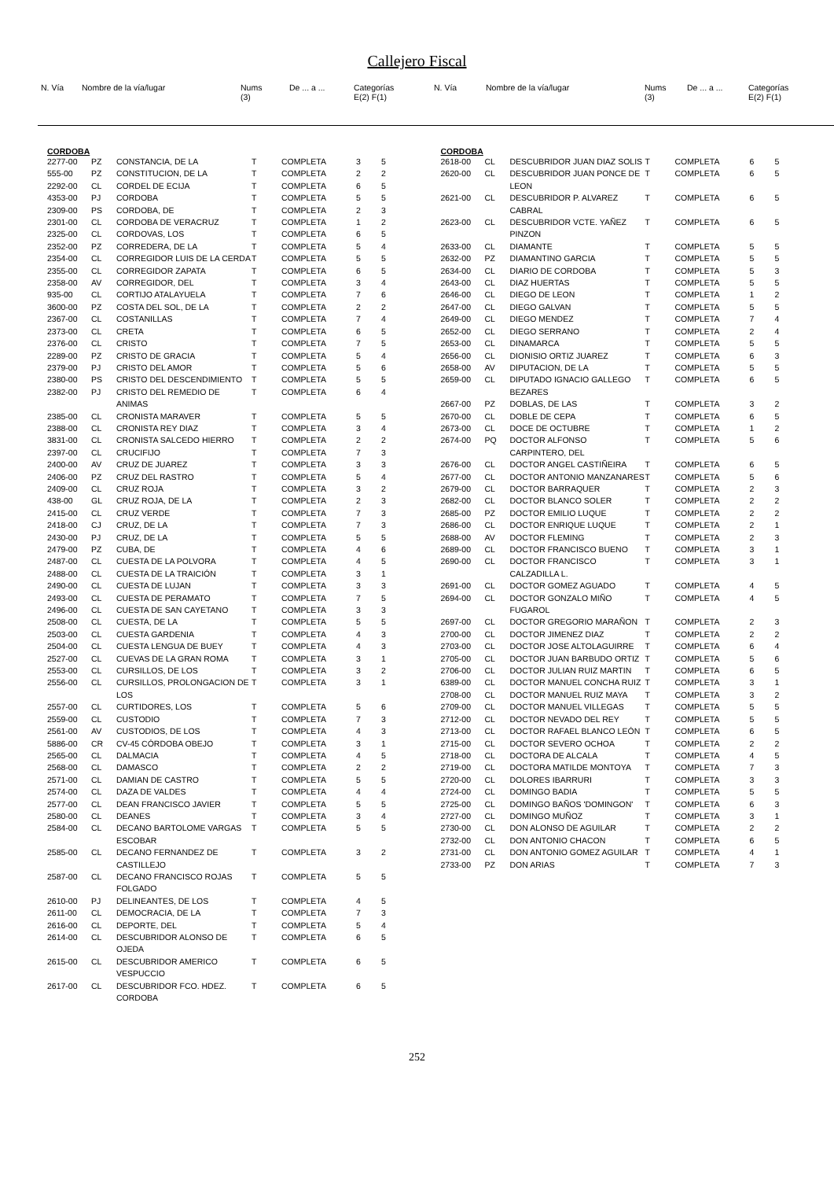Callejero Fiscal
| N. Vía | Nombre de la vía/lugar | Nums (3) | De ... a ... | Categorías E(2) F(1) |
| N. Vía | Nombre de la vía/lugar | Nums (3) | De ... a ... | Categorías E(2) F(1) |
CORDOBA
| 2277-00 | PZ | CONSTANCIA, DE LA | T | COMPLETA | 3 | 5 |
| 555-00 | PZ | CONSTITUCION, DE LA | T | COMPLETA | 2 | 2 |
| 2292-00 | CL | CORDEL DE ECIJA | T | COMPLETA | 6 | 5 |
| 4353-00 | PJ | CORDOBA | T | COMPLETA | 5 | 5 |
| 2309-00 | PS | CORDOBA, DE | T | COMPLETA | 2 | 3 |
| 2301-00 | CL | CORDOBA DE VERACRUZ | T | COMPLETA | 1 | 2 |
| 2325-00 | CL | CORDOVAS, LOS | T | COMPLETA | 6 | 5 |
| 2352-00 | PZ | CORREDERA, DE LA | T | COMPLETA | 5 | 4 |
| 2354-00 | CL | CORREGIDOR LUIS DE LA CERDA | T | COMPLETA | 5 | 5 |
| 2355-00 | CL | CORREGIDOR ZAPATA | T | COMPLETA | 6 | 5 |
| 2358-00 | AV | CORREGIDOR, DEL | T | COMPLETA | 3 | 4 |
| 935-00 | CL | CORTIJO ATALAYUELA | T | COMPLETA | 7 | 6 |
| 3600-00 | PZ | COSTA DEL SOL, DE LA | T | COMPLETA | 2 | 2 |
| 2367-00 | CL | COSTANILLAS | T | COMPLETA | 7 | 4 |
| 2373-00 | CL | CRETA | T | COMPLETA | 6 | 5 |
| 2376-00 | CL | CRISTO | T | COMPLETA | 7 | 5 |
| 2289-00 | PZ | CRISTO DE GRACIA | T | COMPLETA | 5 | 4 |
| 2379-00 | PJ | CRISTO DEL AMOR | T | COMPLETA | 5 | 6 |
| 2380-00 | PS | CRISTO DEL DESCENDIMIENTO | T | COMPLETA | 5 | 5 |
| 2382-00 | PJ | CRISTO DEL REMEDIO DE ANIMAS | T | COMPLETA | 6 | 4 |
| 2385-00 | CL | CRONISTA MARAVER | T | COMPLETA | 5 | 5 |
| 2388-00 | CL | CRONISTA REY DIAZ | T | COMPLETA | 3 | 4 |
| 3831-00 | CL | CRONISTA SALCEDO HIERRO | T | COMPLETA | 2 | 2 |
| 2397-00 | CL | CRUCIFIJO | T | COMPLETA | 7 | 3 |
| 2400-00 | AV | CRUZ DE JUAREZ | T | COMPLETA | 3 | 3 |
| 2406-00 | PZ | CRUZ DEL RASTRO | T | COMPLETA | 5 | 4 |
| 2409-00 | CL | CRUZ ROJA | T | COMPLETA | 3 | 2 |
| 438-00 | GL | CRUZ ROJA, DE LA | T | COMPLETA | 2 | 3 |
| 2415-00 | CL | CRUZ VERDE | T | COMPLETA | 7 | 3 |
| 2418-00 | CJ | CRUZ, DE LA | T | COMPLETA | 7 | 3 |
| 2430-00 | PJ | CRUZ, DE LA | T | COMPLETA | 5 | 5 |
| 2479-00 | PZ | CUBA, DE | T | COMPLETA | 4 | 6 |
| 2487-00 | CL | CUESTA DE LA POLVORA | T | COMPLETA | 4 | 5 |
| 2488-00 | CL | CUESTA DE LA TRAICIÓN | T | COMPLETA | 3 | 1 |
| 2490-00 | CL | CUESTA DE LUJAN | T | COMPLETA | 3 | 3 |
| 2493-00 | CL | CUESTA DE PERAMATO | T | COMPLETA | 7 | 5 |
| 2496-00 | CL | CUESTA DE SAN CAYETANO | T | COMPLETA | 3 | 3 |
| 2508-00 | CL | CUESTA, DE LA | T | COMPLETA | 5 | 5 |
| 2503-00 | CL | CUESTA GARDENIA | T | COMPLETA | 4 | 3 |
| 2504-00 | CL | CUESTA LENGUA DE BUEY | T | COMPLETA | 4 | 3 |
| 2527-00 | CL | CUEVAS DE LA GRAN ROMA | T | COMPLETA | 3 | 1 |
| 2553-00 | CL | CURSILLOS, DE LOS | T | COMPLETA | 3 | 2 |
| 2556-00 | CL | CURSILLOS, PROLONGACION DE LOS | T | COMPLETA | 3 | 1 |
| 2557-00 | CL | CURTIDORES, LOS | T | COMPLETA | 5 | 6 |
| 2559-00 | CL | CUSTODIO | T | COMPLETA | 7 | 3 |
| 2561-00 | AV | CUSTODIOS, DE LOS | T | COMPLETA | 4 | 3 |
| 5886-00 | CR | CV-45 CÓRDOBA OBEJO | T | COMPLETA | 3 | 1 |
| 2565-00 | CL | DALMACIA | T | COMPLETA | 4 | 5 |
| 2568-00 | CL | DAMASCO | T | COMPLETA | 2 | 2 |
| 2571-00 | CL | DAMIAN DE CASTRO | T | COMPLETA | 5 | 5 |
| 2574-00 | CL | DAZA DE VALDES | T | COMPLETA | 4 | 4 |
| 2577-00 | CL | DEAN FRANCISCO JAVIER | T | COMPLETA | 5 | 5 |
| 2580-00 | CL | DEANES | T | COMPLETA | 3 | 4 |
| 2584-00 | CL | DECANO BARTOLOME VARGAS ESCOBAR | T | COMPLETA | 5 | 5 |
| 2585-00 | CL | DECANO FERNANDEZ DE CASTILLEJO | T | COMPLETA | 3 | 2 |
| 2587-00 | CL | DECANO FRANCISCO ROJAS FOLGADO | T | COMPLETA | 5 | 5 |
| 2610-00 | PJ | DELINEANTES, DE LOS | T | COMPLETA | 4 | 5 |
| 2611-00 | CL | DEMOCRACIA, DE LA | T | COMPLETA | 7 | 3 |
| 2616-00 | CL | DEPORTE, DEL | T | COMPLETA | 5 | 4 |
| 2614-00 | CL | DESCUBRIDOR ALONSO DE OJEDA | T | COMPLETA | 6 | 5 |
| 2615-00 | CL | DESCUBRIDOR AMERICO VESPUCCIO | T | COMPLETA | 6 | 5 |
| 2617-00 | CL | DESCUBRIDOR FCO. HDEZ. CORDOBA | T | COMPLETA | 6 | 5 |
CORDOBA
| 2618-00 | CL | DESCUBRIDOR JUAN DIAZ SOLIS | T | COMPLETA | 6 | 5 |
| 2620-00 | CL | DESCUBRIDOR JUAN PONCE DE LEON | T | COMPLETA | 6 | 5 |
| 2621-00 | CL | DESCUBRIDOR P. ALVAREZ CABRAL | T | COMPLETA | 6 | 5 |
| 2623-00 | CL | DESCUBRIDOR VCTE. YAÑEZ PINZON | T | COMPLETA | 6 | 5 |
| 2633-00 | CL | DIAMANTE | T | COMPLETA | 5 | 5 |
| 2632-00 | PZ | DIAMANTINO GARCIA | T | COMPLETA | 5 | 5 |
| 2634-00 | CL | DIARIO DE CORDOBA | T | COMPLETA | 5 | 3 |
| 2643-00 | CL | DIAZ HUERTAS | T | COMPLETA | 5 | 5 |
| 2646-00 | CL | DIEGO DE LEON | T | COMPLETA | 1 | 2 |
| 2647-00 | CL | DIEGO GALVAN | T | COMPLETA | 5 | 5 |
| 2649-00 | CL | DIEGO MENDEZ | T | COMPLETA | 7 | 4 |
| 2652-00 | CL | DIEGO SERRANO | T | COMPLETA | 2 | 4 |
| 2653-00 | CL | DINAMARCA | T | COMPLETA | 5 | 5 |
| 2656-00 | CL | DIONISIO ORTIZ JUAREZ | T | COMPLETA | 6 | 3 |
| 2658-00 | AV | DIPUTACION, DE LA | T | COMPLETA | 5 | 5 |
| 2659-00 | CL | DIPUTADO IGNACIO GALLEGO BEZARES | T | COMPLETA | 6 | 5 |
| 2667-00 | PZ | DOBLAS, DE LAS | T | COMPLETA | 3 | 2 |
| 2670-00 | CL | DOBLE DE CEPA | T | COMPLETA | 6 | 5 |
| 2673-00 | CL | DOCE DE OCTUBRE | T | COMPLETA | 1 | 2 |
| 2674-00 | PQ | DOCTOR ALFONSO CARPINTERO, DEL | T | COMPLETA | 5 | 6 |
| 2676-00 | CL | DOCTOR ANGEL CASTIÑEIRA | T | COMPLETA | 6 | 5 |
| 2677-00 | CL | DOCTOR ANTONIO MANZANARES | T | COMPLETA | 5 | 6 |
| 2679-00 | CL | DOCTOR BARRAQUER | T | COMPLETA | 2 | 3 |
| 2682-00 | CL | DOCTOR BLANCO SOLER | T | COMPLETA | 2 | 2 |
| 2685-00 | PZ | DOCTOR EMILIO LUQUE | T | COMPLETA | 2 | 2 |
| 2686-00 | CL | DOCTOR ENRIQUE LUQUE | T | COMPLETA | 2 | 1 |
| 2688-00 | AV | DOCTOR FLEMING | T | COMPLETA | 2 | 3 |
| 2689-00 | CL | DOCTOR FRANCISCO BUENO | T | COMPLETA | 3 | 1 |
| 2690-00 | CL | DOCTOR FRANCISCO CALZADILLA L. | T | COMPLETA | 3 | 1 |
| 2691-00 | CL | DOCTOR GOMEZ AGUADO | T | COMPLETA | 4 | 5 |
| 2694-00 | CL | DOCTOR GONZALO MIÑO FUGAROL | T | COMPLETA | 4 | 5 |
| 2697-00 | CL | DOCTOR GREGORIO MARAÑON | T | COMPLETA | 2 | 3 |
| 2700-00 | CL | DOCTOR JIMENEZ DIAZ | T | COMPLETA | 2 | 2 |
| 2703-00 | CL | DOCTOR JOSE ALTOLAGUIRRE | T | COMPLETA | 6 | 4 |
| 2705-00 | CL | DOCTOR JUAN BARBUDO ORTIZ | T | COMPLETA | 5 | 6 |
| 2706-00 | CL | DOCTOR JULIAN RUIZ MARTIN | T | COMPLETA | 6 | 5 |
| 6389-00 | CL | DOCTOR MANUEL CONCHA RUIZ | T | COMPLETA | 3 | 1 |
| 2708-00 | CL | DOCTOR MANUEL RUIZ MAYA | T | COMPLETA | 3 | 2 |
| 2709-00 | CL | DOCTOR MANUEL VILLEGAS | T | COMPLETA | 5 | 5 |
| 2712-00 | CL | DOCTOR NEVADO DEL REY | T | COMPLETA | 5 | 5 |
| 2713-00 | CL | DOCTOR RAFAEL BLANCO LEÓN | T | COMPLETA | 6 | 5 |
| 2715-00 | CL | DOCTOR SEVERO OCHOA | T | COMPLETA | 2 | 2 |
| 2718-00 | CL | DOCTORA DE ALCALA | T | COMPLETA | 4 | 5 |
| 2719-00 | CL | DOCTORA MATILDE MONTOYA | T | COMPLETA | 7 | 3 |
| 2720-00 | CL | DOLORES IBARRURI | T | COMPLETA | 3 | 3 |
| 2724-00 | CL | DOMINGO BADIA | T | COMPLETA | 5 | 5 |
| 2725-00 | CL | DOMINGO BAÑOS 'DOMINGON' | T | COMPLETA | 6 | 3 |
| 2727-00 | CL | DOMINGO MUÑOZ | T | COMPLETA | 3 | 1 |
| 2730-00 | CL | DON ALONSO DE AGUILAR | T | COMPLETA | 2 | 2 |
| 2732-00 | CL | DON ANTONIO CHACON | T | COMPLETA | 6 | 5 |
| 2731-00 | CL | DON ANTONIO GOMEZ AGUILAR | T | COMPLETA | 4 | 1 |
| 2733-00 | PZ | DON ARIAS | T | COMPLETA | 7 | 3 |
252